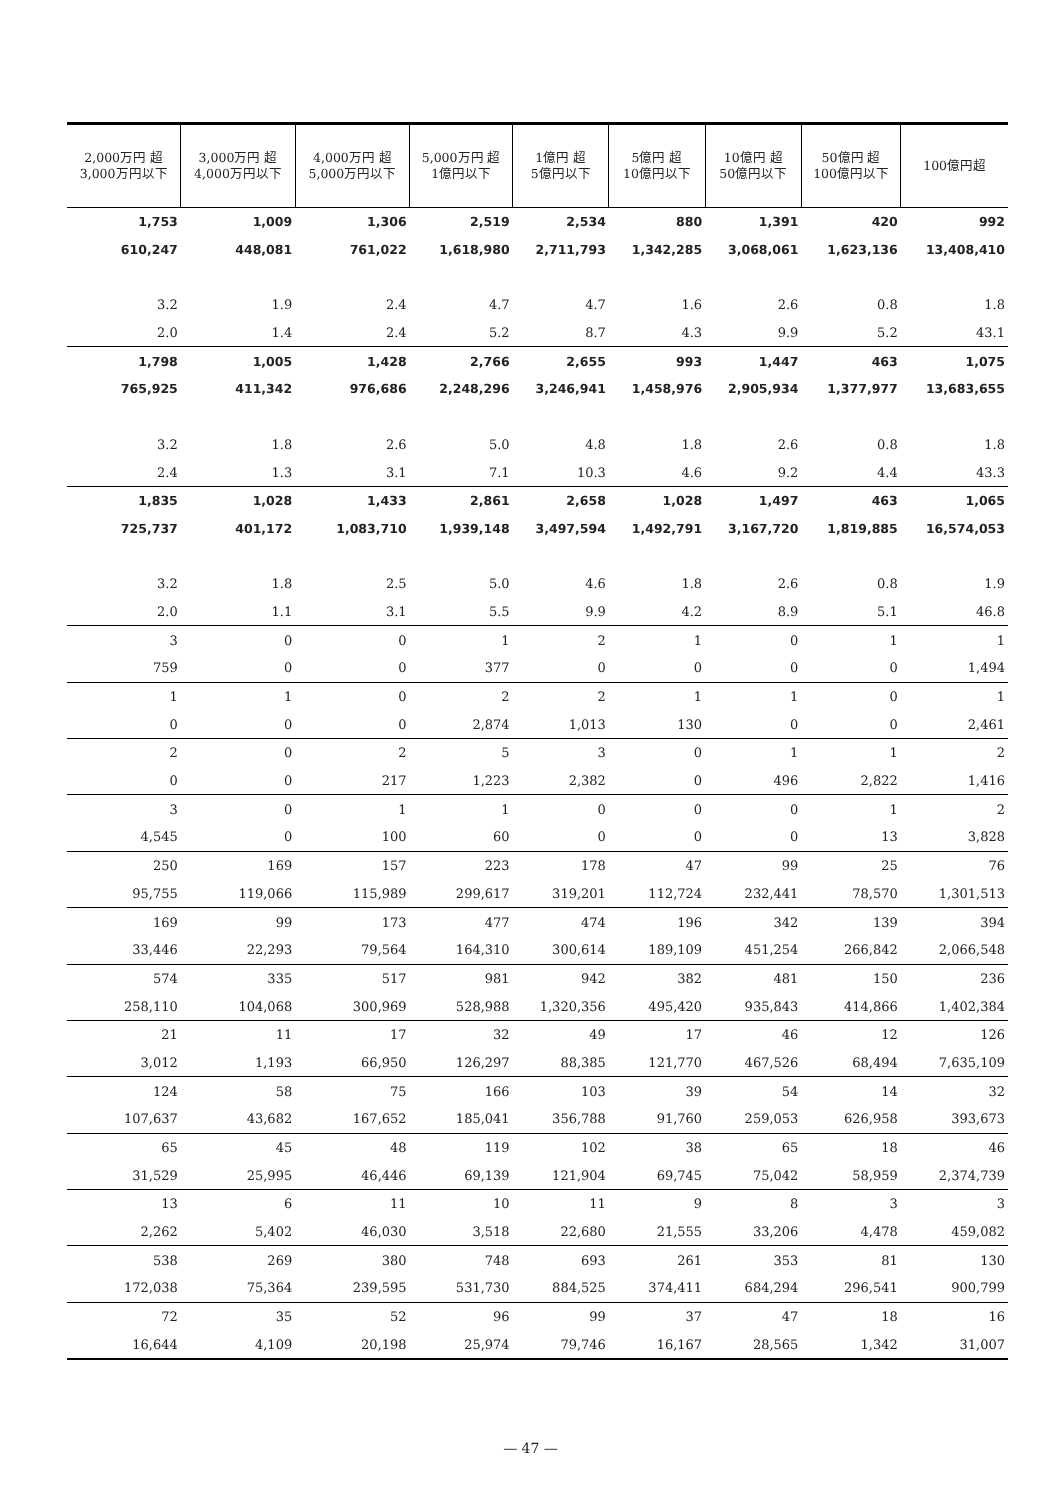| 2,000万円 超 3,000万円以下 | 3,000万円 超 4,000万円以下 | 4,000万円 超 5,000万円以下 | 5,000万円 超 1億円以下 | 1億円 超 5億円以下 | 5億円 超 10億円以下 | 10億円 超 50億円以下 | 50億円 超 100億円以下 | 100億円超 |
| --- | --- | --- | --- | --- | --- | --- | --- | --- |
| 1,753 | 1,009 | 1,306 | 2,519 | 2,534 | 880 | 1,391 | 420 | 992 |
| 610,247 | 448,081 | 761,022 | 1,618,980 | 2,711,793 | 1,342,285 | 3,068,061 | 1,623,136 | 13,408,410 |
| 3.2 | 1.9 | 2.4 | 4.7 | 4.7 | 1.6 | 2.6 | 0.8 | 1.8 |
| 2.0 | 1.4 | 2.4 | 5.2 | 8.7 | 4.3 | 9.9 | 5.2 | 43.1 |
| 1,798 | 1,005 | 1,428 | 2,766 | 2,655 | 993 | 1,447 | 463 | 1,075 |
| 765,925 | 411,342 | 976,686 | 2,248,296 | 3,246,941 | 1,458,976 | 2,905,934 | 1,377,977 | 13,683,655 |
| 3.2 | 1.8 | 2.6 | 5.0 | 4.8 | 1.8 | 2.6 | 0.8 | 1.8 |
| 2.4 | 1.3 | 3.1 | 7.1 | 10.3 | 4.6 | 9.2 | 4.4 | 43.3 |
| 1,835 | 1,028 | 1,433 | 2,861 | 2,658 | 1,028 | 1,497 | 463 | 1,065 |
| 725,737 | 401,172 | 1,083,710 | 1,939,148 | 3,497,594 | 1,492,791 | 3,167,720 | 1,819,885 | 16,574,053 |
| 3.2 | 1.8 | 2.5 | 5.0 | 4.6 | 1.8 | 2.6 | 0.8 | 1.9 |
| 2.0 | 1.1 | 3.1 | 5.5 | 9.9 | 4.2 | 8.9 | 5.1 | 46.8 |
| 3 | 0 | 0 | 1 | 2 | 1 | 0 | 1 | 1 |
| 759 | 0 | 0 | 377 | 0 | 0 | 0 | 0 | 1,494 |
| 1 | 1 | 0 | 2 | 2 | 1 | 1 | 0 | 1 |
| 0 | 0 | 0 | 2,874 | 1,013 | 130 | 0 | 0 | 2,461 |
| 2 | 0 | 2 | 5 | 3 | 0 | 1 | 1 | 2 |
| 0 | 0 | 217 | 1,223 | 2,382 | 0 | 496 | 2,822 | 1,416 |
| 3 | 0 | 1 | 1 | 0 | 0 | 0 | 1 | 2 |
| 4,545 | 0 | 100 | 60 | 0 | 0 | 0 | 13 | 3,828 |
| 250 | 169 | 157 | 223 | 178 | 47 | 99 | 25 | 76 |
| 95,755 | 119,066 | 115,989 | 299,617 | 319,201 | 112,724 | 232,441 | 78,570 | 1,301,513 |
| 169 | 99 | 173 | 477 | 474 | 196 | 342 | 139 | 394 |
| 33,446 | 22,293 | 79,564 | 164,310 | 300,614 | 189,109 | 451,254 | 266,842 | 2,066,548 |
| 574 | 335 | 517 | 981 | 942 | 382 | 481 | 150 | 236 |
| 258,110 | 104,068 | 300,969 | 528,988 | 1,320,356 | 495,420 | 935,843 | 414,866 | 1,402,384 |
| 21 | 11 | 17 | 32 | 49 | 17 | 46 | 12 | 126 |
| 3,012 | 1,193 | 66,950 | 126,297 | 88,385 | 121,770 | 467,526 | 68,494 | 7,635,109 |
| 124 | 58 | 75 | 166 | 103 | 39 | 54 | 14 | 32 |
| 107,637 | 43,682 | 167,652 | 185,041 | 356,788 | 91,760 | 259,053 | 626,958 | 393,673 |
| 65 | 45 | 48 | 119 | 102 | 38 | 65 | 18 | 46 |
| 31,529 | 25,995 | 46,446 | 69,139 | 121,904 | 69,745 | 75,042 | 58,959 | 2,374,739 |
| 13 | 6 | 11 | 10 | 11 | 9 | 8 | 3 | 3 |
| 2,262 | 5,402 | 46,030 | 3,518 | 22,680 | 21,555 | 33,206 | 4,478 | 459,082 |
| 538 | 269 | 380 | 748 | 693 | 261 | 353 | 81 | 130 |
| 172,038 | 75,364 | 239,595 | 531,730 | 884,525 | 374,411 | 684,294 | 296,541 | 900,799 |
| 72 | 35 | 52 | 96 | 99 | 37 | 47 | 18 | 16 |
| 16,644 | 4,109 | 20,198 | 25,974 | 79,746 | 16,167 | 28,565 | 1,342 | 31,007 |
— 47 —